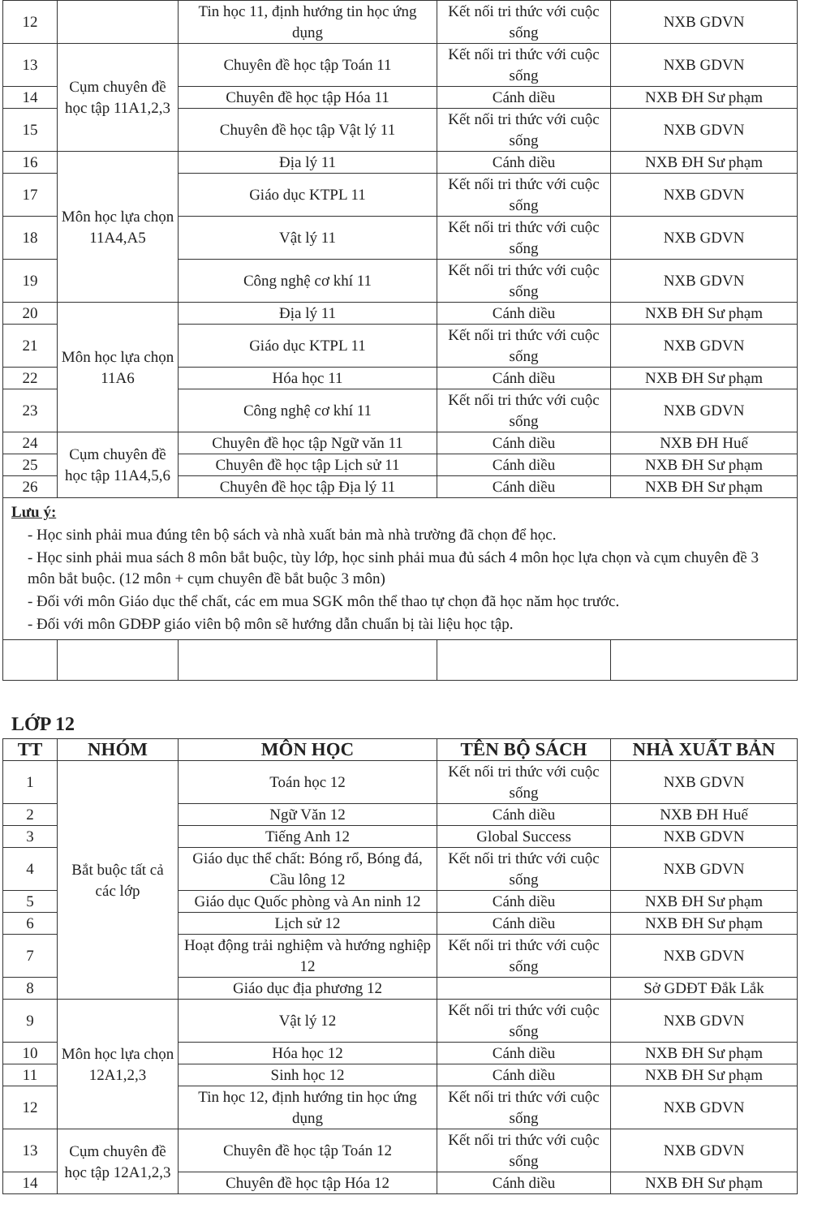| 12 | | Tin học 11, định hướng tin học ứng dụng | Kết nối tri thức với cuộc sống | NXB GDVN |
| 13 | Cụm chuyên đề học tập 11A1,2,3 | Chuyên đề học tập Toán 11 | Kết nối tri thức với cuộc sống | NXB GDVN |
| 14 | | Chuyên đề học tập Hóa 11 | Cánh diều | NXB ĐH Sư phạm |
| 15 | | Chuyên đề học tập Vật lý 11 | Kết nối tri thức với cuộc sống | NXB GDVN |
| 16 | Môn học lựa chọn 11A4,A5 | Địa lý 11 | Cánh diều | NXB ĐH Sư phạm |
| 17 | | Giáo dục KTPL 11 | Kết nối tri thức với cuộc sống | NXB GDVN |
| 18 | | Vật lý 11 | Kết nối tri thức với cuộc sống | NXB GDVN |
| 19 | | Công nghệ cơ khí 11 | Kết nối tri thức với cuộc sống | NXB GDVN |
| 20 | Môn học lựa chọn 11A6 | Địa lý 11 | Cánh diều | NXB ĐH Sư phạm |
| 21 | | Giáo dục KTPL 11 | Kết nối tri thức với cuộc sống | NXB GDVN |
| 22 | | Hóa học 11 | Cánh diều | NXB ĐH Sư phạm |
| 23 | | Công nghệ cơ khí 11 | Kết nối tri thức với cuộc sống | NXB GDVN |
| 24 | Cụm chuyên đề học tập 11A4,5,6 | Chuyên đề học tập Ngữ văn 11 | Cánh diều | NXB ĐH Huế |
| 25 | | Chuyên đề học tập Lịch sử 11 | Cánh diều | NXB ĐH Sư phạm |
| 26 | | Chuyên đề học tập Địa lý 11 | Cánh diều | NXB ĐH Sư phạm |
| Lưu ý: - Học sinh phải mua đúng tên bộ sách và nhà xuất bản mà nhà trường đã chọn để học. - Học sinh phải mua sách 8 môn bắt buộc, tùy lớp, học sinh phải mua đủ sách 4 môn học lựa chọn và cụm chuyên đề 3 môn bắt buộc. (12 môn + cụm chuyên đề bắt buộc 3 môn) - Đối với môn Giáo dục thể chất, các em mua SGK môn thể thao tự chọn đã học năm học trước. - Đối với môn GDĐP giáo viên bộ môn sẽ hướng dẫn chuẩn bị tài liệu học tập. | | | | |
LỚP 12
| TT | NHÓM | MÔN HỌC | TÊN BỘ SÁCH | NHÀ XUẤT BẢN |
| --- | --- | --- | --- | --- |
| 1 | Bắt buộc tất cả các lớp | Toán học 12 | Kết nối tri thức với cuộc sống | NXB GDVN |
| 2 | | Ngữ Văn 12 | Cánh diều | NXB ĐH Huế |
| 3 | | Tiếng Anh 12 | Global Success | NXB GDVN |
| 4 | | Giáo dục thể chất: Bóng rổ, Bóng đá, Cầu lông 12 | Kết nối tri thức với cuộc sống | NXB GDVN |
| 5 | | Giáo dục Quốc phòng và An ninh 12 | Cánh diều | NXB ĐH Sư phạm |
| 6 | | Lịch sử 12 | Cánh diều | NXB ĐH Sư phạm |
| 7 | | Hoạt động trải nghiệm và hướng nghiệp 12 | Kết nối tri thức với cuộc sống | NXB GDVN |
| 8 | | Giáo dục địa phương 12 | | Sở GDĐT Đắk Lắk |
| 9 | Môn học lựa chọn 12A1,2,3 | Vật lý 12 | Kết nối tri thức với cuộc sống | NXB GDVN |
| 10 | | Hóa học 12 | Cánh diều | NXB ĐH Sư phạm |
| 11 | | Sinh học 12 | Cánh diều | NXB ĐH Sư phạm |
| 12 | | Tin học 12, định hướng tin học ứng dụng | Kết nối tri thức với cuộc sống | NXB GDVN |
| 13 | Cụm chuyên đề học tập 12A1,2,3 | Chuyên đề học tập Toán 12 | Kết nối tri thức với cuộc sống | NXB GDVN |
| 14 | | Chuyên đề học tập Hóa 12 | Cánh diều | NXB ĐH Sư phạm |